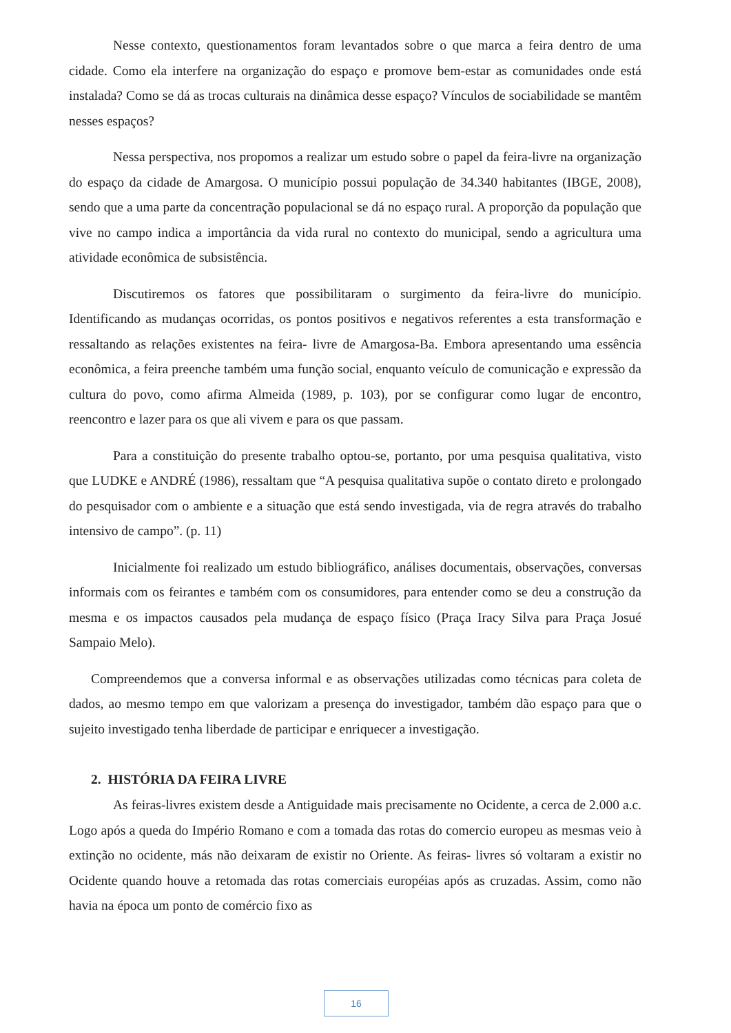Nesse contexto, questionamentos foram levantados sobre o que marca a feira dentro de uma cidade. Como ela interfere na organização do espaço e promove bem-estar as comunidades onde está instalada? Como se dá as trocas culturais na dinâmica desse espaço? Vínculos de sociabilidade se mantêm nesses espaços?
Nessa perspectiva, nos propomos a realizar um estudo sobre o papel da feira-livre na organização do espaço da cidade de Amargosa. O município possui população de 34.340 habitantes (IBGE, 2008), sendo que a uma parte da concentração populacional se dá no espaço rural. A proporção da população que vive no campo indica a importância da vida rural no contexto do municipal, sendo a agricultura uma atividade econômica de subsistência.
Discutiremos os fatores que possibilitaram o surgimento da feira-livre do município. Identificando as mudanças ocorridas, os pontos positivos e negativos referentes a esta transformação e ressaltando as relações existentes na feira- livre de Amargosa-Ba. Embora apresentando uma essência econômica, a feira preenche também uma função social, enquanto veículo de comunicação e expressão da cultura do povo, como afirma Almeida (1989, p. 103), por se configurar como lugar de encontro, reencontro e lazer para os que ali vivem e para os que passam.
Para a constituição do presente trabalho optou-se, portanto, por uma pesquisa qualitativa, visto que LUDKE e ANDRÉ (1986), ressaltam que “A pesquisa qualitativa supõe o contato direto e prolongado do pesquisador com o ambiente e a situação que está sendo investigada, via de regra através do trabalho intensivo de campo”. (p. 11)
Inicialmente foi realizado um estudo bibliográfico, análises documentais, observações, conversas informais com os feirantes e também com os consumidores, para entender como se deu a construção da mesma e os impactos causados pela mudança de espaço físico (Praça Iracy Silva para Praça Josué Sampaio Melo).
Compreendemos que a conversa informal e as observações utilizadas como técnicas para coleta de dados, ao mesmo tempo em que valorizam a presença do investigador, também dão espaço para que o sujeito investigado tenha liberdade de participar e enriquecer a investigação.
2. HISTÓRIA DA FEIRA LIVRE
As feiras-livres existem desde a Antiguidade mais precisamente no Ocidente, a cerca de 2.000 a.c. Logo após a queda do Império Romano e com a tomada das rotas do comercio europeu as mesmas veio à extinção no ocidente, más não deixaram de existir no Oriente. As feiras- livres só voltaram a existir no Ocidente quando houve a retomada das rotas comerciais européias após as cruzadas. Assim, como não havia na época um ponto de comércio fixo as
16